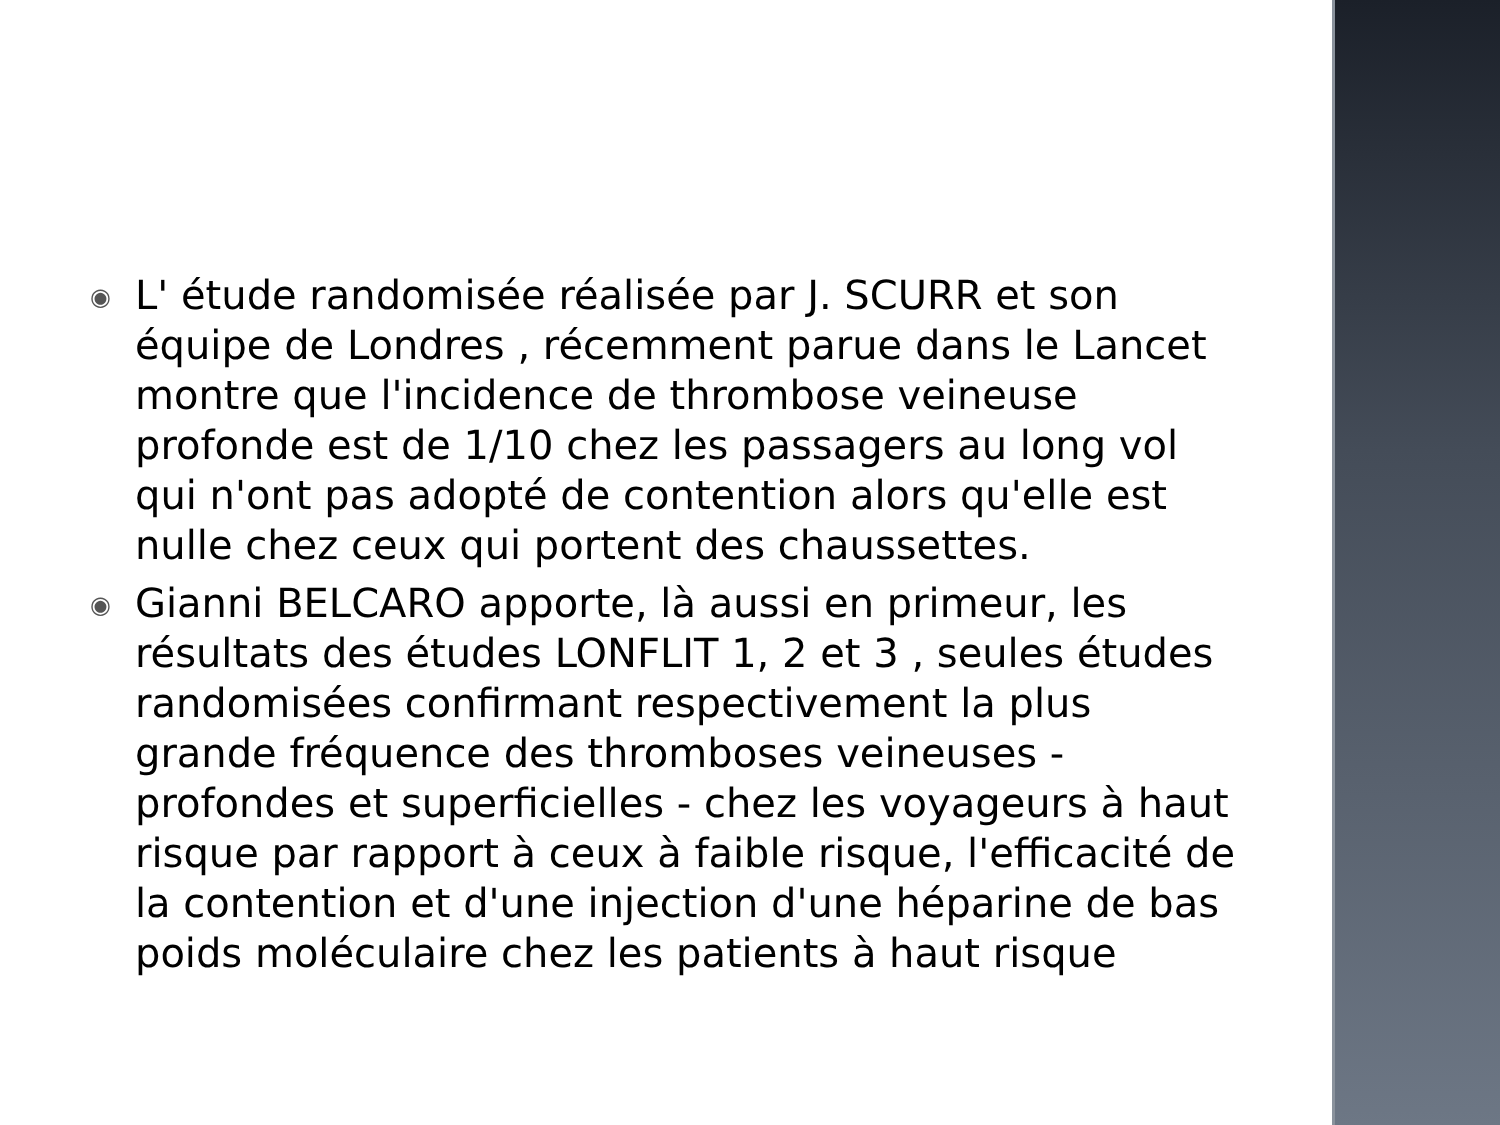◉ L' étude randomisée réalisée par J. SCURR et son équipe de Londres , récemment parue dans le Lancet montre que l'incidence de thrombose veineuse profonde est de 1/10 chez les passagers au long vol qui n'ont pas adopté de contention alors qu'elle est nulle chez ceux qui portent des chaussettes.
◉ Gianni BELCARO apporte, là aussi en primeur, les résultats des études LONFLIT 1, 2 et 3 , seules études randomisées confirmant respectivement la plus grande fréquence des thromboses veineuses - profondes et superficielles - chez les voyageurs à haut risque par rapport à ceux à faible risque, l'efficacité de la contention et d'une injection d'une héparine de bas poids moléculaire chez les patients à haut risque